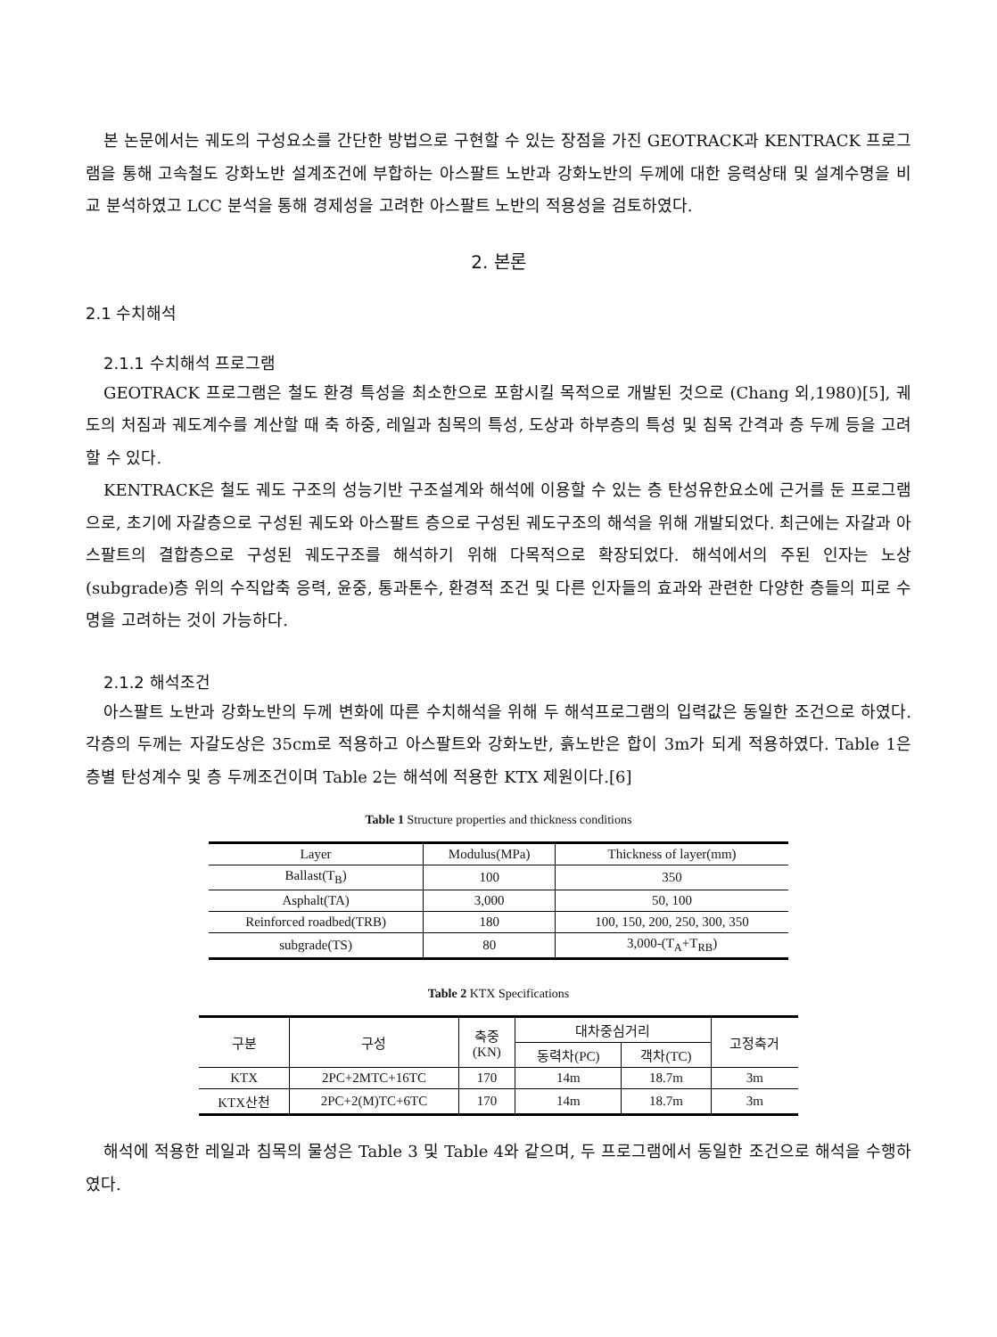본 논문에서는 궤도의 구성요소를 간단한 방법으로 구현할 수 있는 장점을 가진 GEOTRACK과 KENTRACK 프로그램을 통해 고속철도 강화노반 설계조건에 부합하는 아스팔트 노반과 강화노반의 두께에 대한 응력상태 및 설계수명을 비교 분석하였고 LCC 분석을 통해 경제성을 고려한 아스팔트 노반의 적용성을 검토하였다.
2. 본론
2.1 수치해석
2.1.1 수치해석 프로그램
GEOTRACK 프로그램은 철도 환경 특성을 최소한으로 포함시킬 목적으로 개발된 것으로 (Chang 외,1980)[5], 궤도의 처짐과 궤도계수를 계산할 때 축 하중, 레일과 침목의 특성, 도상과 하부층의 특성 및 침목 간격과 층 두께 등을 고려할 수 있다.
KENTRACK은 철도 궤도 구조의 성능기반 구조설계와 해석에 이용할 수 있는 층 탄성유한요소에 근거를 둔 프로그램으로, 초기에 자갈층으로 구성된 궤도와 아스팔트 층으로 구성된 궤도구조의 해석을 위해 개발되었다. 최근에는 자갈과 아스팔트의 결합층으로 구성된 궤도구조를 해석하기 위해 다목적으로 확장되었다. 해석에서의 주된 인자는 노상(subgrade)층 위의 수직압축 응력, 윤중, 통과톤수, 환경적 조건 및 다른 인자들의 효과와 관련한 다양한 층들의 피로 수명을 고려하는 것이 가능하다.
2.1.2 해석조건
아스팔트 노반과 강화노반의 두께 변화에 따른 수치해석을 위해 두 해석프로그램의 입력값은 동일한 조건으로 하였다. 각층의 두께는 자갈도상은 35cm로 적용하고 아스팔트와 강화노반, 흙노반은 합이 3m가 되게 적용하였다. Table 1은 층별 탄성계수 및 층 두께조건이며 Table 2는 해석에 적용한 KTX 제원이다.[6]
Table 1 Structure properties and thickness conditions
| Layer | Modulus(MPa) | Thickness of layer(mm) |
| --- | --- | --- |
| Ballast(T<sub>B</sub>) | 100 | 350 |
| Asphalt(TA) | 3,000 | 50, 100 |
| Reinforced roadbed(TRB) | 180 | 100, 150, 200, 250, 300, 350 |
| subgrade(TS) | 80 | 3,000-(T<sub>A</sub>+T<sub>RB</sub>) |
Table 2 KTX Specifications
| 구분 | 구성 | 축중 (KN) | 대차중심거리 | | 고정축거 |
| --- | --- | --- | --- | --- | --- |
| | | | 동력차(PC) | 객차(TC) | |
| KTX | 2PC+2MTC+16TC | 170 | 14m | 18.7m | 3m |
| KTX산천 | 2PC+2(M)TC+6TC | 170 | 14m | 18.7m | 3m |
해석에 적용한 레일과 침목의 물성은 Table 3 및 Table 4와 같으며, 두 프로그램에서 동일한 조건으로 해석을 수행하였다.